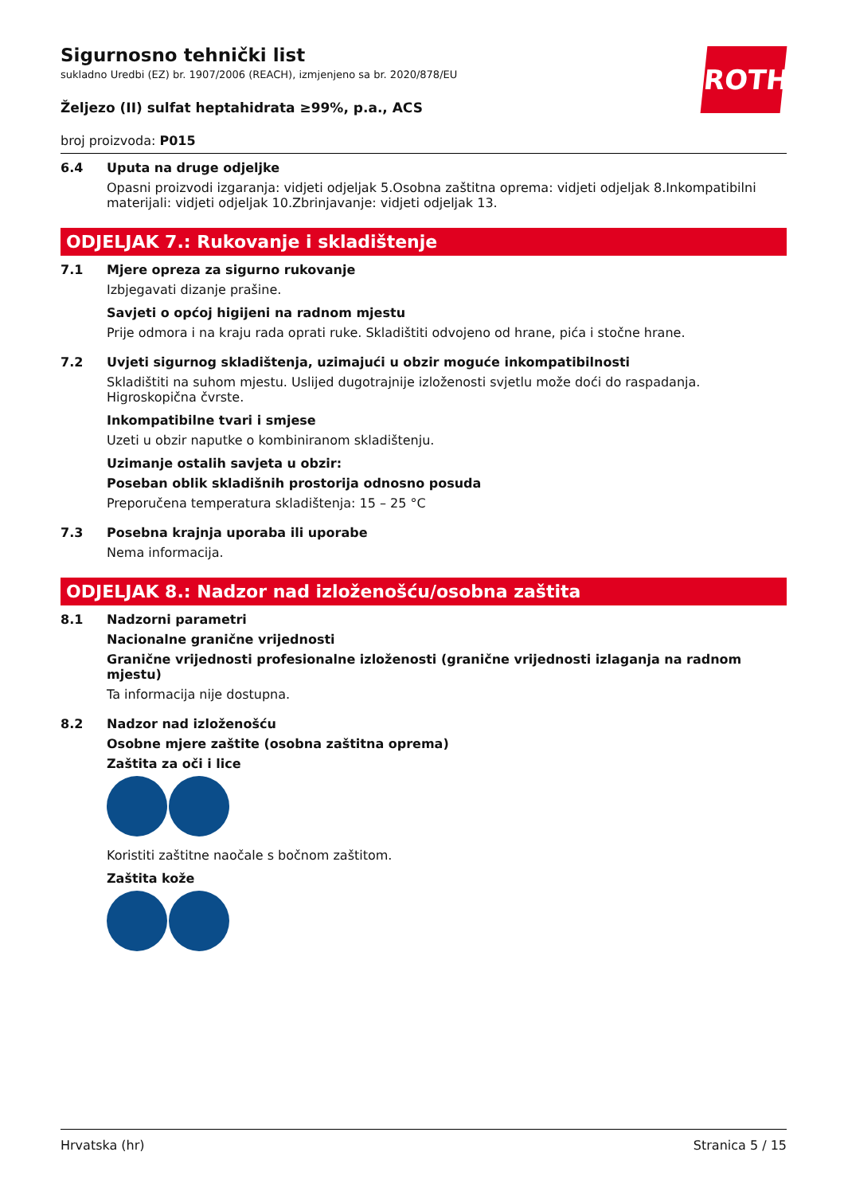ROTH
Sigurnosno tehnički list
sukladno Uredbi (EZ) br. 1907/2006 (REACH), izmjenjeno sa br. 2020/878/EU
Željezo (II) sulfat heptahidrata ≥99%, p.a., ACS
broj proizvoda: P015
6.4 Uputa na druge odjeljke
Opasni proizvodi izgaranja: vidjeti odjeljak 5.Osobna zaštitna oprema: vidjeti odjeljak 8.Inkompatibilni materijali: vidjeti odjeljak 10.Zbrinjavanje: vidjeti odjeljak 13.
ODJELJAK 7.: Rukovanje i skladištenje
7.1 Mjere opreza za sigurno rukovanje
Izbjegavati dizanje prašine.
Savjeti o općoj higijeni na radnom mjestu
Prije odmora i na kraju rada oprati ruke. Skladištiti odvojeno od hrane, pića i stočne hrane.
7.2 Uvjeti sigurnog skladištenja, uzimajući u obzir moguće inkompatibilnosti
Skladištiti na suhom mjestu. Uslijed dugotrajnije izloženosti svjetlu može doći do raspadanja. Higroskopična čvrste.
Inkompatibilne tvari i smjese
Uzeti u obzir naputke o kombiniranom skladištenju.
Uzimanje ostalih savjeta u obzir:
Poseban oblik skladišnih prostorija odnosno posuda
Preporučena temperatura skladištenja: 15 – 25 °C
7.3 Posebna krajnja uporaba ili uporabe
Nema informacija.
ODJELJAK 8.: Nadzor nad izloženošću/osobna zaštita
8.1 Nadzorni parametri
Nacionalne granične vrijednosti
Granične vrijednosti profesionalne izloženosti (granične vrijednosti izlaganja na radnom mjestu)
Ta informacija nije dostupna.
8.2 Nadzor nad izloženošću
Osobne mjere zaštite (osobna zaštitna oprema)
Zaštita za oči i lice
Koristiti zaštitne naočale s bočnom zaštitom.
Zaštita kože
Hrvatska (hr) Stranica 5 / 15